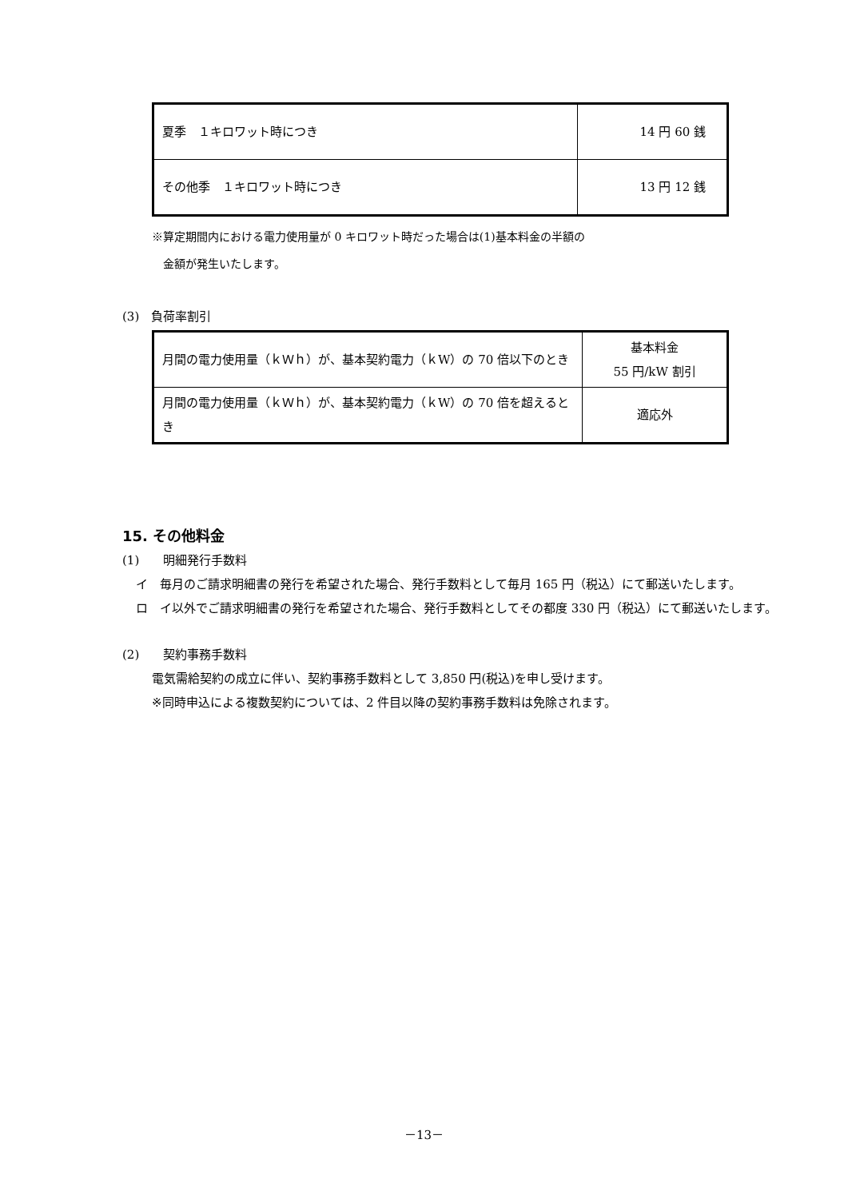| 夏季 １キロワット時につき | 14 円 60 銭 |
| その他季 １キロワット時につき | 13 円 12 銭 |
※算定期間内における電力使用量が 0 キロワット時だった場合は(1)基本料金の半額の
　金額が発生いたします。
(3)　負荷率割引
| 月間の電力使用量（ｋＷｈ）が、基本契約電力（ｋW）の 70 倍以下のとき | 基本料金 55 円/kW 割引 |
| 月間の電力使用量（ｋＷｈ）が、基本契約電力（ｋW）の 70 倍を超えるとき | 適応外 |
15. その他料金
(1)　　明細発行手数料
イ　毎月のご請求明細書の発行を希望された場合、発行手数料として毎月 165 円（税込）にて郵送いたします。
ロ　イ以外でご請求明細書の発行を希望された場合、発行手数料としてその都度 330 円（税込）にて郵送いたします。
(2)　　契約事務手数料
電気需給契約の成立に伴い、契約事務手数料として 3,850 円(税込)を申し受けます。
※同時申込による複数契約については、2 件目以降の契約事務手数料は免除されます。
－13－